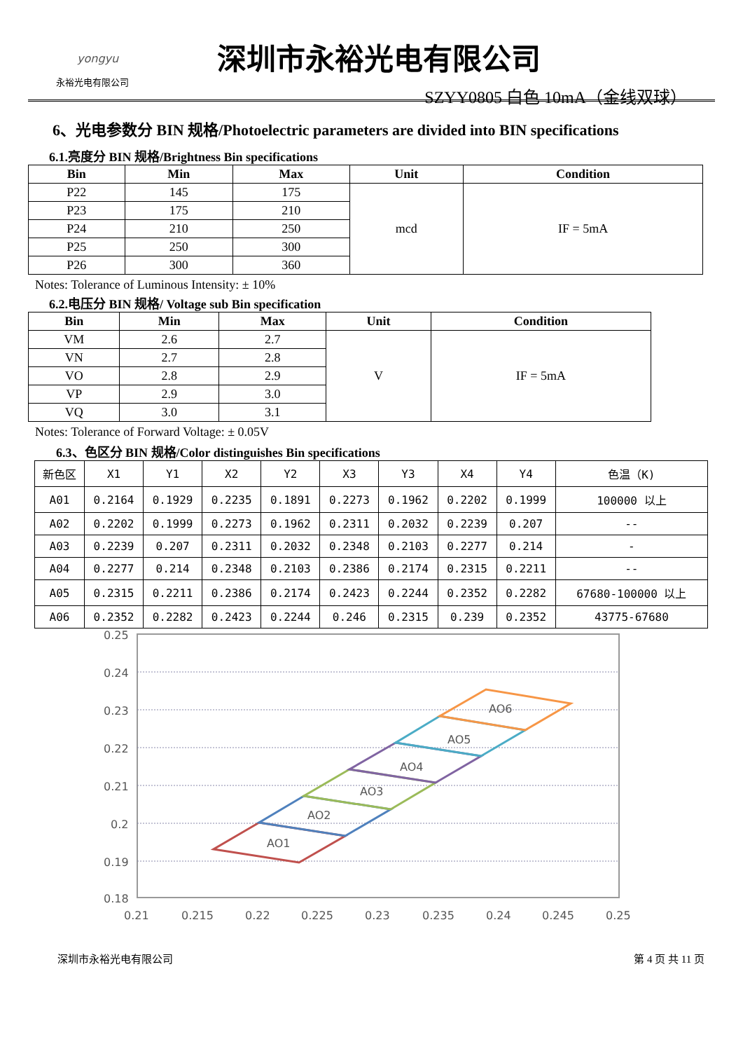yongyu
永裕光电有限公司
深圳市永裕光电有限公司
SZYY0805 白色 10mA（金线双球）
6、光电参数分 BIN 规格/Photoelectric parameters are divided into BIN specifications
6.1.亮度分 BIN 规格/Brightness Bin specifications
| Bin | Min | Max | Unit | Condition |
| --- | --- | --- | --- | --- |
| P22 | 145 | 175 | mcd | IF = 5mA |
| P23 | 175 | 210 | | |
| P24 | 210 | 250 | | |
| P25 | 250 | 300 | | |
| P26 | 300 | 360 | | |
Notes: Tolerance of Luminous Intensity: ± 10%
6.2.电压分 BIN 规格/ Voltage sub Bin specification
| Bin | Min | Max | Unit | Condition |
| --- | --- | --- | --- | --- |
| VM | 2.6 | 2.7 | V | IF = 5mA |
| VN | 2.7 | 2.8 | | |
| VO | 2.8 | 2.9 | | |
| VP | 2.9 | 3.0 | | |
| VQ | 3.0 | 3.1 | | |
Notes: Tolerance of Forward Voltage: ± 0.05V
6.3、色区分 BIN 规格/Color distinguishes Bin specifications
| 新色区 | X1 | Y1 | X2 | Y2 | X3 | Y3 | X4 | Y4 | 色温（K) |
| A01 | 0.2164 | 0.1929 | 0.2235 | 0.1891 | 0.2273 | 0.1962 | 0.2202 | 0.1999 | 100000 以上 |
| A02 | 0.2202 | 0.1999 | 0.2273 | 0.1962 | 0.2311 | 0.2032 | 0.2239 | 0.207 | -- |
| A03 | 0.2239 | 0.207 | 0.2311 | 0.2032 | 0.2348 | 0.2103 | 0.2277 | 0.214 | - |
| A04 | 0.2277 | 0.214 | 0.2348 | 0.2103 | 0.2386 | 0.2174 | 0.2315 | 0.2211 | -- |
| A05 | 0.2315 | 0.2211 | 0.2386 | 0.2174 | 0.2423 | 0.2244 | 0.2352 | 0.2282 | 67680-100000 以上 |
| A06 | 0.2352 | 0.2282 | 0.2423 | 0.2244 | 0.246 | 0.2315 | 0.239 | 0.2352 | 43775-67680 |
0.25
0.24
0.23
0.22
0.21
0.2
0.19
0.18
0.21
0.215
0.22
0.225
0.23
0.235
0.24
0.245
0.25
AO1
AO2
AO3
AO4
AO5
AO6
深圳市永裕光电有限公司 第 4 页 共 11 页